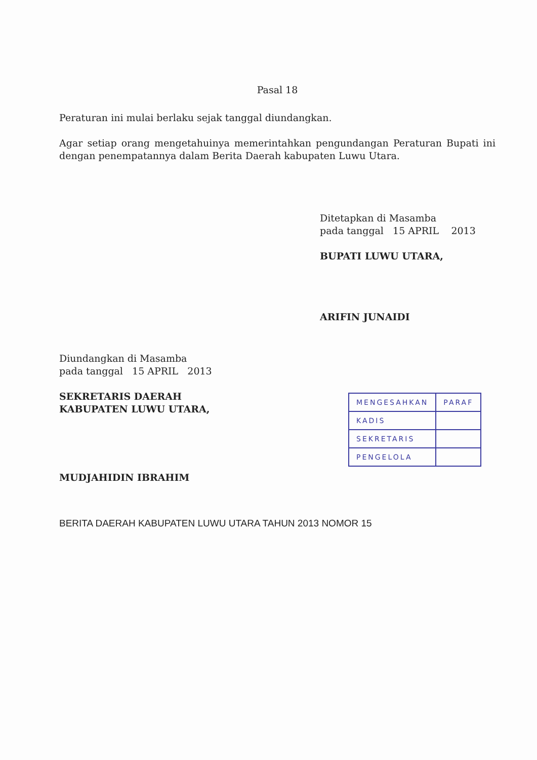Pasal 18
Peraturan ini mulai berlaku sejak tanggal diundangkan.
Agar setiap orang mengetahuinya memerintahkan pengundangan Peraturan Bupati ini dengan penempatannya dalam Berita Daerah kabupaten Luwu Utara.
Ditetapkan di Masamba
pada tanggal 15 APRIL 2013
BUPATI LUWU UTARA,
ARIFIN JUNAIDI
Diundangkan di Masamba
pada tanggal 15 APRIL 2013
SEKRETARIS DAERAH
KABUPATEN LUWU UTARA,
MUDJAHIDIN IBRAHIM
| MENGESAHKAN | PARAF |
| KADIS | |
| SEKRETARIS | |
| PENGELOLA | |
BERITA DAERAH KABUPATEN LUWU UTARA TAHUN 2013 NOMOR 15